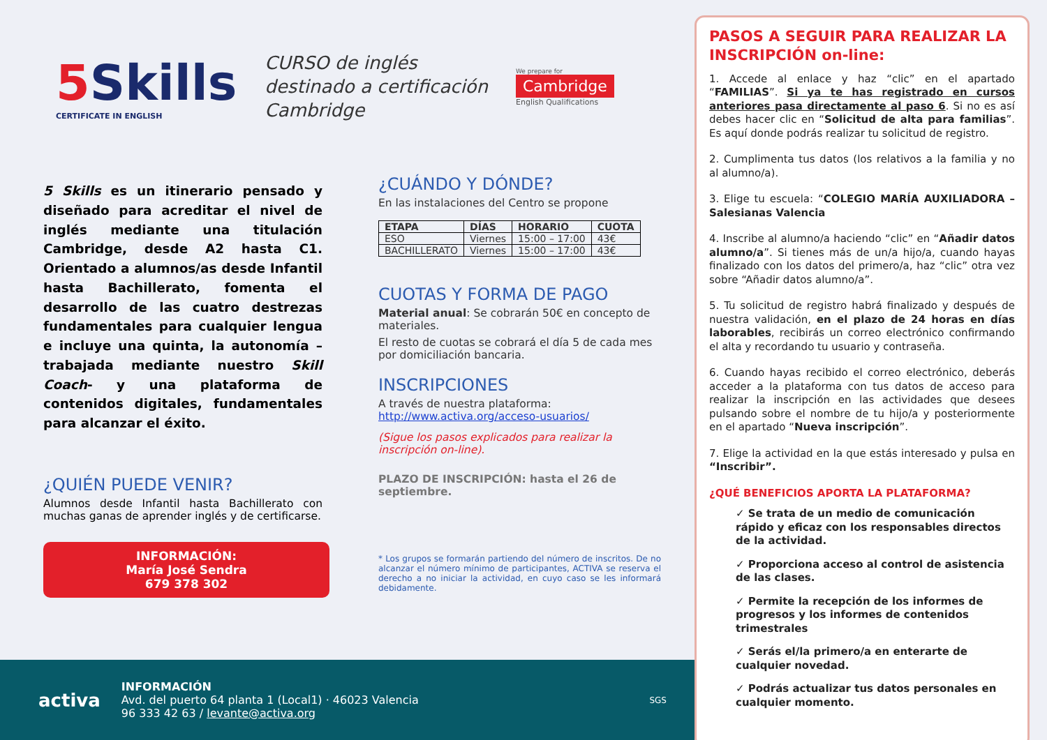5Skills
CERTIFICATE IN ENGLISH
CURSO de inglés
destinado a certificación
Cambridge
We prepare for
Cambridge
English Qualifications
5 Skills es un itinerario pensado y diseñado para acreditar el nivel de inglés mediante una titulación Cambridge, desde A2 hasta C1. Orientado a alumnos/as desde Infantil hasta Bachillerato, fomenta el desarrollo de las cuatro destrezas fundamentales para cualquier lengua e incluye una quinta, la autonomía –trabajada mediante nuestro Skill Coach- y una plataforma de contenidos digitales, fundamentales para alcanzar el éxito.
¿QUIÉN PUEDE VENIR?
Alumnos desde Infantil hasta Bachillerato con muchas ganas de aprender inglés y de certificarse.
INFORMACIÓN:
María José Sendra
679 378 302
¿CUÁNDO Y DÓNDE?
En las instalaciones del Centro se propone
| ETAPA | DÍAS | HORARIO | CUOTA |
| --- | --- | --- | --- |
| ESO | Viernes | 15:00 – 17:00 | 43€ |
| BACHILLERATO | Viernes | 15:00 – 17:00 | 43€ |
CUOTAS Y FORMA DE PAGO
Material anual: Se cobrarán 50€ en concepto de materiales.
El resto de cuotas se cobrará el día 5 de cada mes por domiciliación bancaria.
INSCRIPCIONES
A través de nuestra plataforma:
http://www.activa.org/acceso-usuarios/
(Sigue los pasos explicados para realizar la inscripción on-line).
PLAZO DE INSCRIPCIÓN: hasta el 26 de septiembre.
* Los grupos se formarán partiendo del número de inscritos. De no alcanzar el número mínimo de participantes, ACTIVA se reserva el derecho a no iniciar la actividad, en cuyo caso se les informará debidamente.
activa
INFORMACIÓN
Avd. del puerto 64 planta 1 (Local1) · 46023 Valencia
96 333 42 63 / levante@activa.org
SGS
PASOS A SEGUIR PARA REALIZAR LA INSCRIPCIÓN on-line:
1. Accede al enlace y haz “clic” en el apartado “FAMILIAS”. Si ya te has registrado en cursos anteriores pasa directamente al paso 6. Si no es así debes hacer clic en “Solicitud de alta para familias”. Es aquí donde podrás realizar tu solicitud de registro.
2. Cumplimenta tus datos (los relativos a la familia y no al alumno/a).
3. Elige tu escuela: “COLEGIO MARÍA AUXILIADORA – Salesianas Valencia
4. Inscribe al alumno/a haciendo “clic” en “Añadir datos alumno/a”. Si tienes más de un/a hijo/a, cuando hayas finalizado con los datos del primero/a, haz “clic” otra vez sobre “Añadir datos alumno/a”.
5. Tu solicitud de registro habrá finalizado y después de nuestra validación, en el plazo de 24 horas en días laborables, recibirás un correo electrónico confirmando el alta y recordando tu usuario y contraseña.
6. Cuando hayas recibido el correo electrónico, deberás acceder a la plataforma con tus datos de acceso para realizar la inscripción en las actividades que desees pulsando sobre el nombre de tu hijo/a y posteriormente en el apartado “Nueva inscripción”.
7. Elige la actividad en la que estás interesado y pulsa en “Inscribir”.
¿QUÉ BENEFICIOS APORTA LA PLATAFORMA?
✓ Se trata de un medio de comunicación rápido y eficaz con los responsables directos de la actividad.
✓ Proporciona acceso al control de asistencia de las clases.
✓ Permite la recepción de los informes de progresos y los informes de contenidos trimestrales
✓ Serás el/la primero/a en enterarte de cualquier novedad.
✓ Podrás actualizar tus datos personales en cualquier momento.